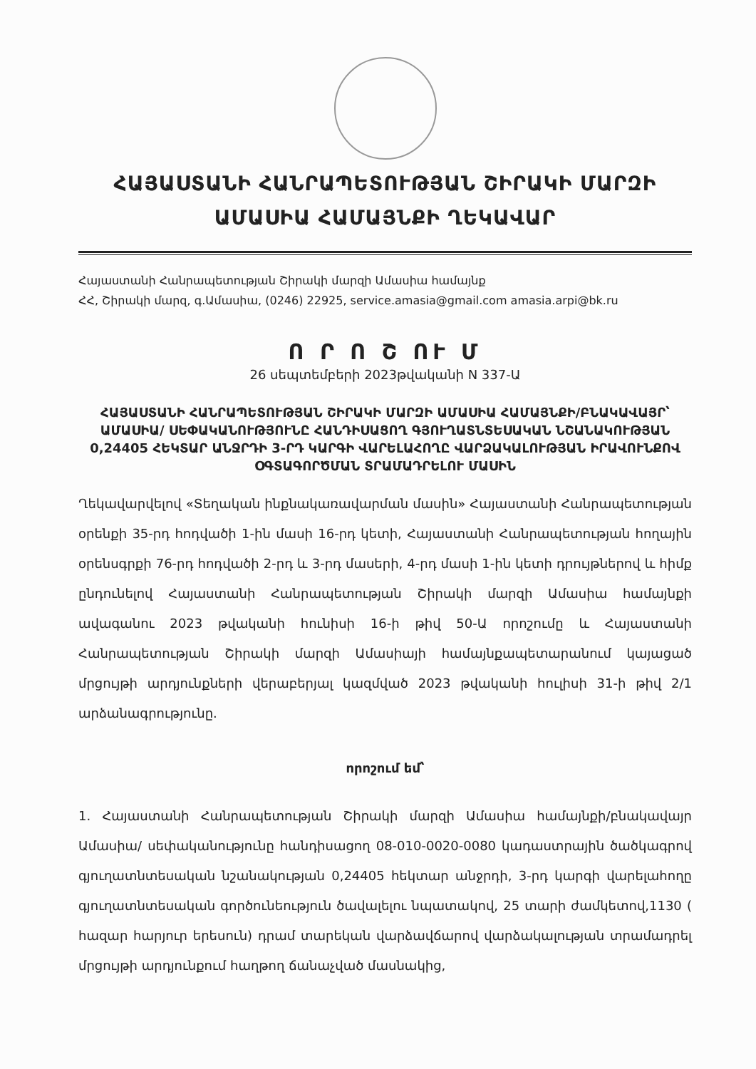ՀԱՅԱՍՏԱՆԻ ՀԱՆՐԱՊԵՏՈՒԹՅԱՆ ՇԻՐԱԿԻ ՄԱՐԶԻ
ԱՄԱՍԻԱ ՀԱՄԱՅՆՔԻ ՂԵԿԱՎԱՐ
Հայաստանի Հանրապետության Շիրակի մարզի Ամասիա համայնք
ՀՀ, Շիրակի մարզ, գ.Ամասիա, (0246) 22925, service.amasia@gmail.com amasia.arpi@bk.ru
Ո Ր Ո Շ ՈՒ Մ
26 սեպտեմբերի 2023թվականի N 337-Ա
ՀԱՅԱՍՏԱՆԻ ՀԱՆՐԱՊԵՏՈՒԹՅԱՆ ՇԻՐԱԿԻ ՄԱՐԶԻ ԱՄԱՍԻԱ ՀԱՄԱՅՆՔԻ/ԲՆԱԿԱՎԱՅՐ՝ ԱՄԱՍԻԱ/ ՍԵՓԱԿԱՆՈՒԹՅՈՒՆԸ ՀԱՆԴԻՍԱՑՈՂ ԳՅՈՒՂԱՏՆՏԵՍԱԿԱՆ ՆՇԱՆԱԿՈՒԹՅԱՆ 0,24405 ՀԵԿՏԱՐ ԱՆՋՐԴԻ 3-ՐԴ ԿԱՐԳԻ ՎԱՐԵԼԱՀՈՂԸ ՎԱՐՁԱԿԱԼՈՒԹՅԱՆ ԻՐԱՎՈՒՆՔՈՎ ՕԳՏԱԳՈՐԾՄԱՆ ՏՐԱՄԱԴՐԵԼՈՒ ՄԱՍԻՆ
Ղեկավարվելով «Տեղական ինքնակառավարման մասին» Հայաստանի Հանրապետության օրենքի 35-րդ հոդվածի 1-ին մասի 16-րդ կետի, Հայաստանի Հանրապետության հողային օրենսգրքի 76-րդ հոդվածի 2-րդ և 3-րդ մասերի, 4-րդ մասի 1-ին կետի դրույթներով և հիմք ընդունելով Հայաստանի Հանրապետության Շիրակի մարզի Ամասիա համայնքի ավագանու 2023 թվականի հունիսի 16-ի թիվ 50-Ա որոշումը և Հայաստանի Հանրապետության Շիրակի մարզի Ամասիայի համայնքապետարանում կայացած մրցույթի արդյունքների վերաբերյալ կազմված 2023 թվականի հուլիսի 31-ի թիվ 2/1 արձանագրությունը.
որոշում եմ՝
1. Հայաստանի Հանրապետության Շիրակի մարզի Ամասիա համայնքի/բնակավայր Ամասիա/ սեփականությունը հանդիսացող 08-010-0020-0080 կադաստրային ծածկագրով գյուղատնտեսական նշանակության 0,24405 հեկտար անջրդի, 3-րդ կարգի վարելահողը գյուղատնտեսական գործունեություն ծավալելու նպատակով, 25 տարի ժամկետով,1130 ( հազար հարյուր երեսուն) դրամ տարեկան վարձավճարով վարձակալության տրամադրել մրցույթի արդյունքում հաղթող ճանաչված մասնակից,